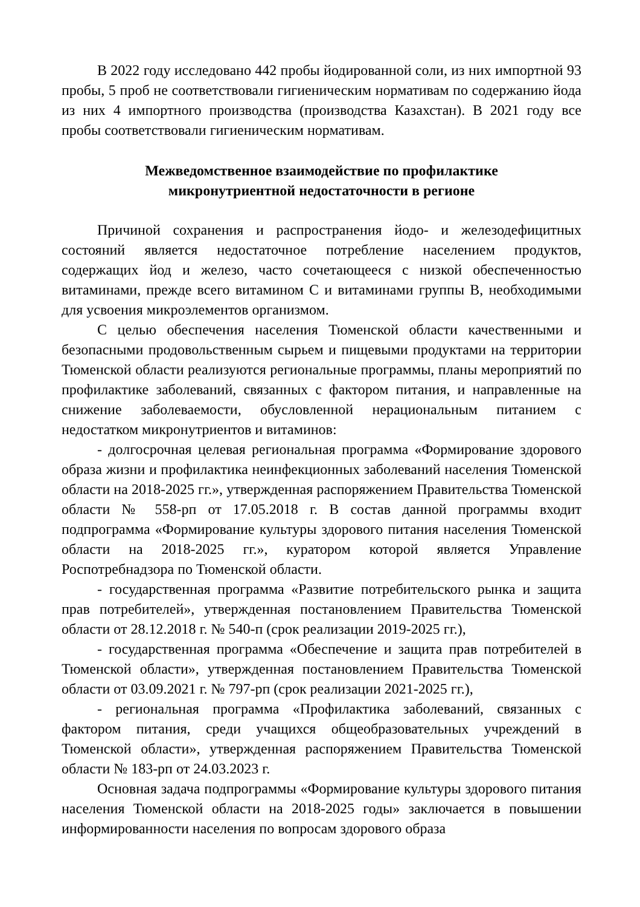В 2022 году исследовано 442 пробы йодированной соли, из них импортной 93 пробы, 5 проб не соответствовали гигиеническим нормативам по содержанию йода из них 4 импортного производства (производства Казахстан). В 2021 году все пробы соответствовали гигиеническим нормативам.
Межведомственное взаимодействие по профилактике
микронутриентной недостаточности в регионе
Причиной сохранения и распространения йодо- и железодефицитных состояний является недостаточное потребление населением продуктов, содержащих йод и железо, часто сочетающееся с низкой обеспеченностью витаминами, прежде всего витамином С и витаминами группы В, необходимыми для усвоения микроэлементов организмом.
С целью обеспечения населения Тюменской области качественными и безопасными продовольственным сырьем и пищевыми продуктами на территории Тюменской области реализуются региональные программы, планы мероприятий по профилактике заболеваний, связанных с фактором питания, и направленные на снижение заболеваемости, обусловленной нерациональным питанием с недостатком микронутриентов и витаминов:
- долгосрочная целевая региональная программа «Формирование здорового образа жизни и профилактика неинфекционных заболеваний населения Тюменской области на 2018-2025 гг.», утвержденная распоряжением Правительства Тюменской области № 558-рп от 17.05.2018 г. В состав данной программы входит подпрограмма «Формирование культуры здорового питания населения Тюменской области на 2018-2025 гг.», куратором которой является Управление Роспотребнадзора по Тюменской области.
- государственная программа «Развитие потребительского рынка и защита прав потребителей», утвержденная постановлением Правительства Тюменской области от 28.12.2018 г. № 540-п (срок реализации 2019-2025 гг.),
- государственная программа «Обеспечение и защита прав потребителей в Тюменской области», утвержденная постановлением Правительства Тюменской области от 03.09.2021 г. № 797-рп (срок реализации 2021-2025 гг.),
- региональная программа «Профилактика заболеваний, связанных с фактором питания, среди учащихся общеобразовательных учреждений в Тюменской области», утвержденная распоряжением Правительства Тюменской области № 183-рп от 24.03.2023 г.
Основная задача подпрограммы «Формирование культуры здорового питания населения Тюменской области на 2018-2025 годы» заключается в повышении информированности населения по вопросам здорового образа